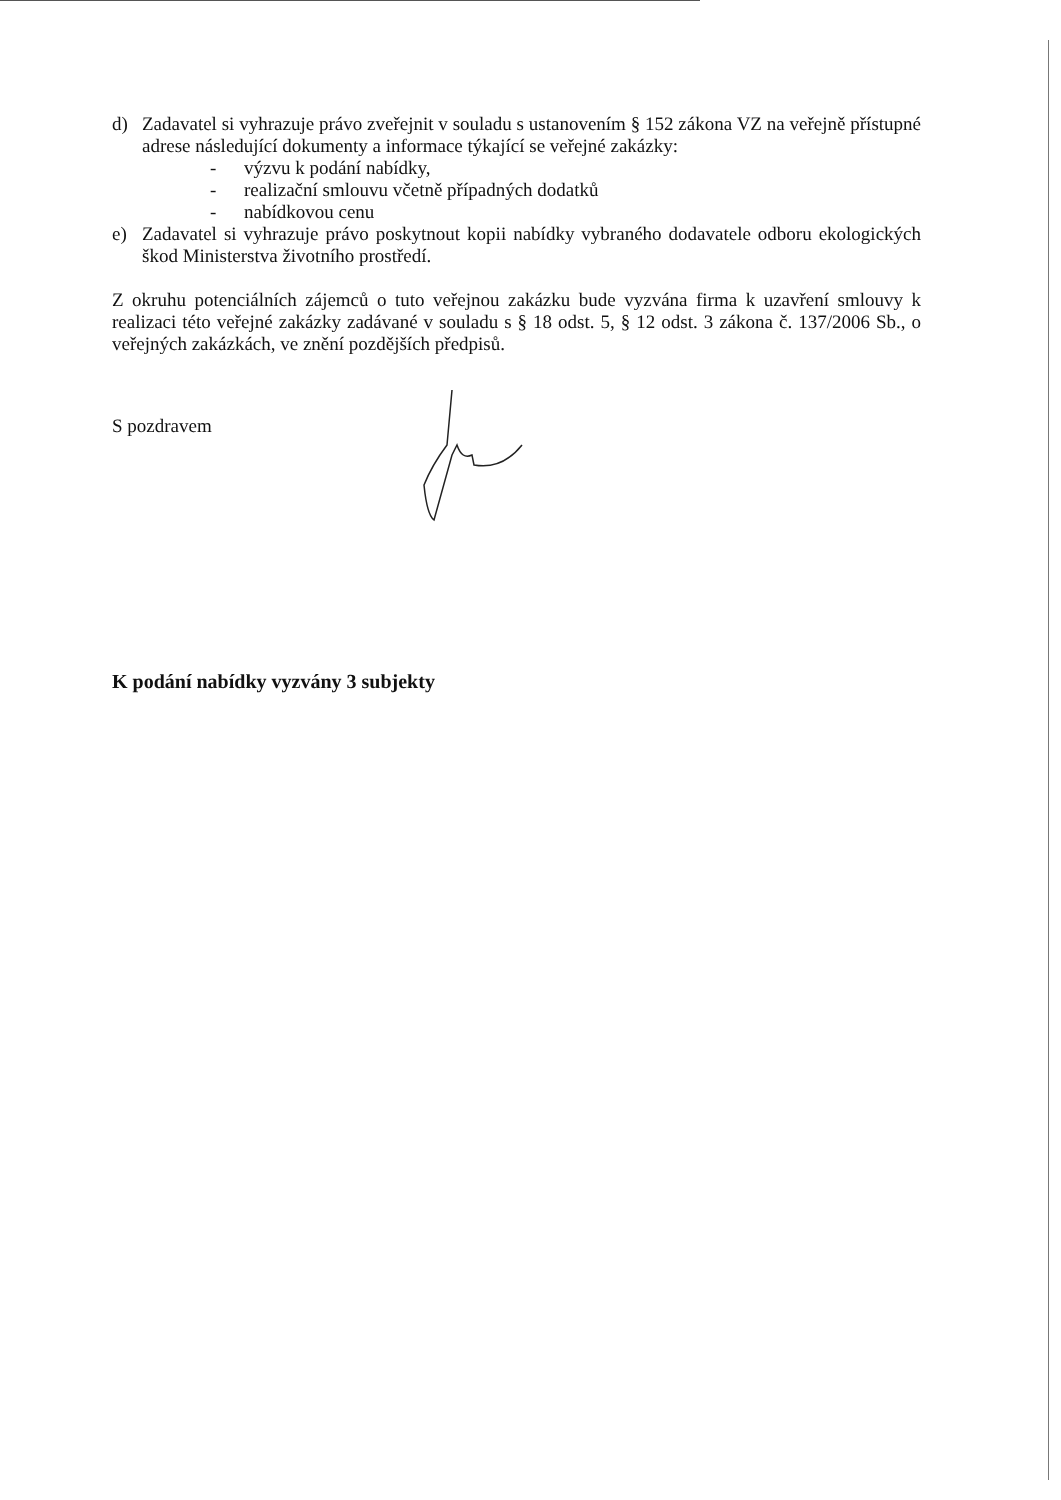d) Zadavatel si vyhrazuje právo zveřejnit v souladu s ustanovením § 152 zákona VZ na veřejně přístupné adrese následující dokumenty a informace týkající se veřejné zakázky:
- výzvu k podání nabídky,
- realizační smlouvu včetně případných dodatků
- nabídkovou cenu
e) Zadavatel si vyhrazuje právo poskytnout kopii nabídky vybraného dodavatele odboru ekologických škod Ministerstva životního prostředí.
Z okruhu potenciálních zájemců o tuto veřejnou zakázku bude vyzvána firma k uzavření smlouvy k realizaci této veřejné zakázky zadávané v souladu s § 18 odst. 5, § 12 odst. 3 zákona č. 137/2006 Sb., o veřejných zakázkách, ve znění pozdějších předpisů.
S pozdravem
K podání nabídky vyzvány 3 subjekty